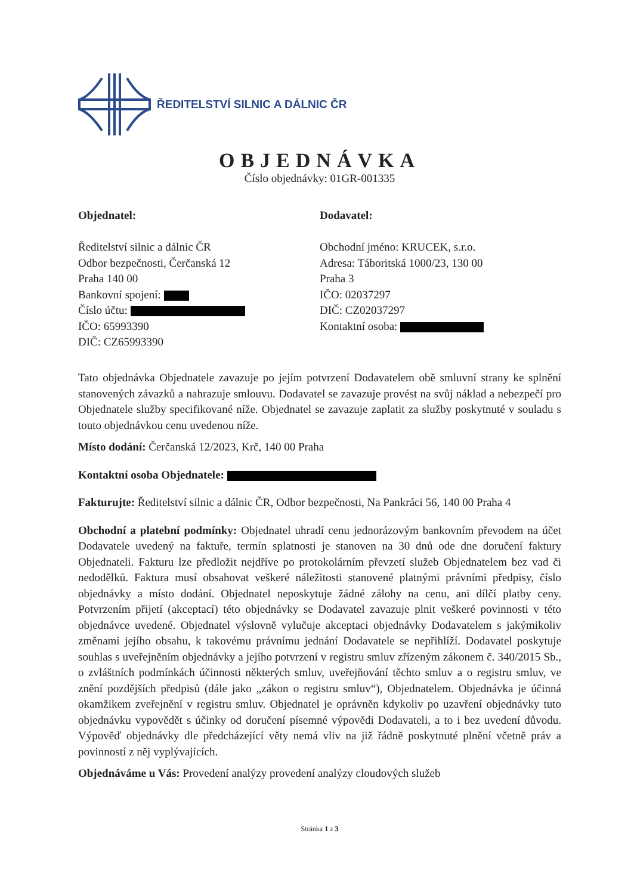ŘEDITELSTVÍ SILNIC A DÁLNIC ČR
OBJEDNÁVKA
Číslo objednávky: 01GR-001335
Objednatel:
Ředitelství silnic a dálnic ČR
Odbor bezpečnosti, Čerčanská 12
Praha 140 00
Bankovní spojení:
Číslo účtu:
IČO: 65993390
DIČ: CZ65993390
Dodavatel:
Obchodní jméno: KRUCEK, s.r.o.
Adresa: Táboritská 1000/23, 130 00
Praha 3
IČO: 02037297
DIČ: CZ02037297
Kontaktní osoba:
Tato objednávka Objednatele zavazuje po jejím potvrzení Dodavatelem obě smluvní strany ke splnění stanovených závazků a nahrazuje smlouvu. Dodavatel se zavazuje provést na svůj náklad a nebezpečí pro Objednatele služby specifikované níže. Objednatel se zavazuje zaplatit za služby poskytnuté v souladu s touto objednávkou cenu uvedenou níže.
Místo dodání: Čerčanská 12/2023, Krč, 140 00 Praha
Kontaktní osoba Objednatele:
Fakturujte: Ředitelství silnic a dálnic ČR, Odbor bezpečnosti, Na Pankráci 56, 140 00 Praha 4
Obchodní a platební podmínky: Objednatel uhradí cenu jednorázovým bankovním převodem na účet Dodavatele uvedený na faktuře, termín splatnosti je stanoven na 30 dnů ode dne doručení faktury Objednateli. Fakturu lze předložit nejdříve po protokolárním převzetí služeb Objednatelem bez vad či nedodělků. Faktura musí obsahovat veškeré náležitosti stanovené platnými právními předpisy, číslo objednávky a místo dodání. Objednatel neposkytuje žádné zálohy na cenu, ani dílčí platby ceny. Potvrzením přijetí (akceptací) této objednávky se Dodavatel zavazuje plnit veškeré povinnosti v této objednávce uvedené. Objednatel výslovně vylučuje akceptaci objednávky Dodavatelem s jakýmikoliv změnami jejího obsahu, k takovému právnímu jednání Dodavatele se nepřihlíží. Dodavatel poskytuje souhlas s uveřejněním objednávky a jejího potvrzení v registru smluv zřízeným zákonem č. 340/2015 Sb., o zvláštních podmínkách účinnosti některých smluv, uveřejňování těchto smluv a o registru smluv, ve znění pozdějších předpisů (dále jako „zákon o registru smluv“), Objednatelem. Objednávka je účinná okamžikem zveřejnění v registru smluv. Objednatel je oprávněn kdykoliv po uzavření objednávky tuto objednávku vypovědět s účinky od doručení písemné výpovědi Dodavateli, a to i bez uvedení důvodu. Výpověď objednávky dle předcházející věty nemá vliv na již řádně poskytnuté plnění včetně práv a povinností z něj vyplývajících.
Objednáváme u Vás: Provedení analýzy provedení analýzy cloudových služeb
Stránka 1 z 3